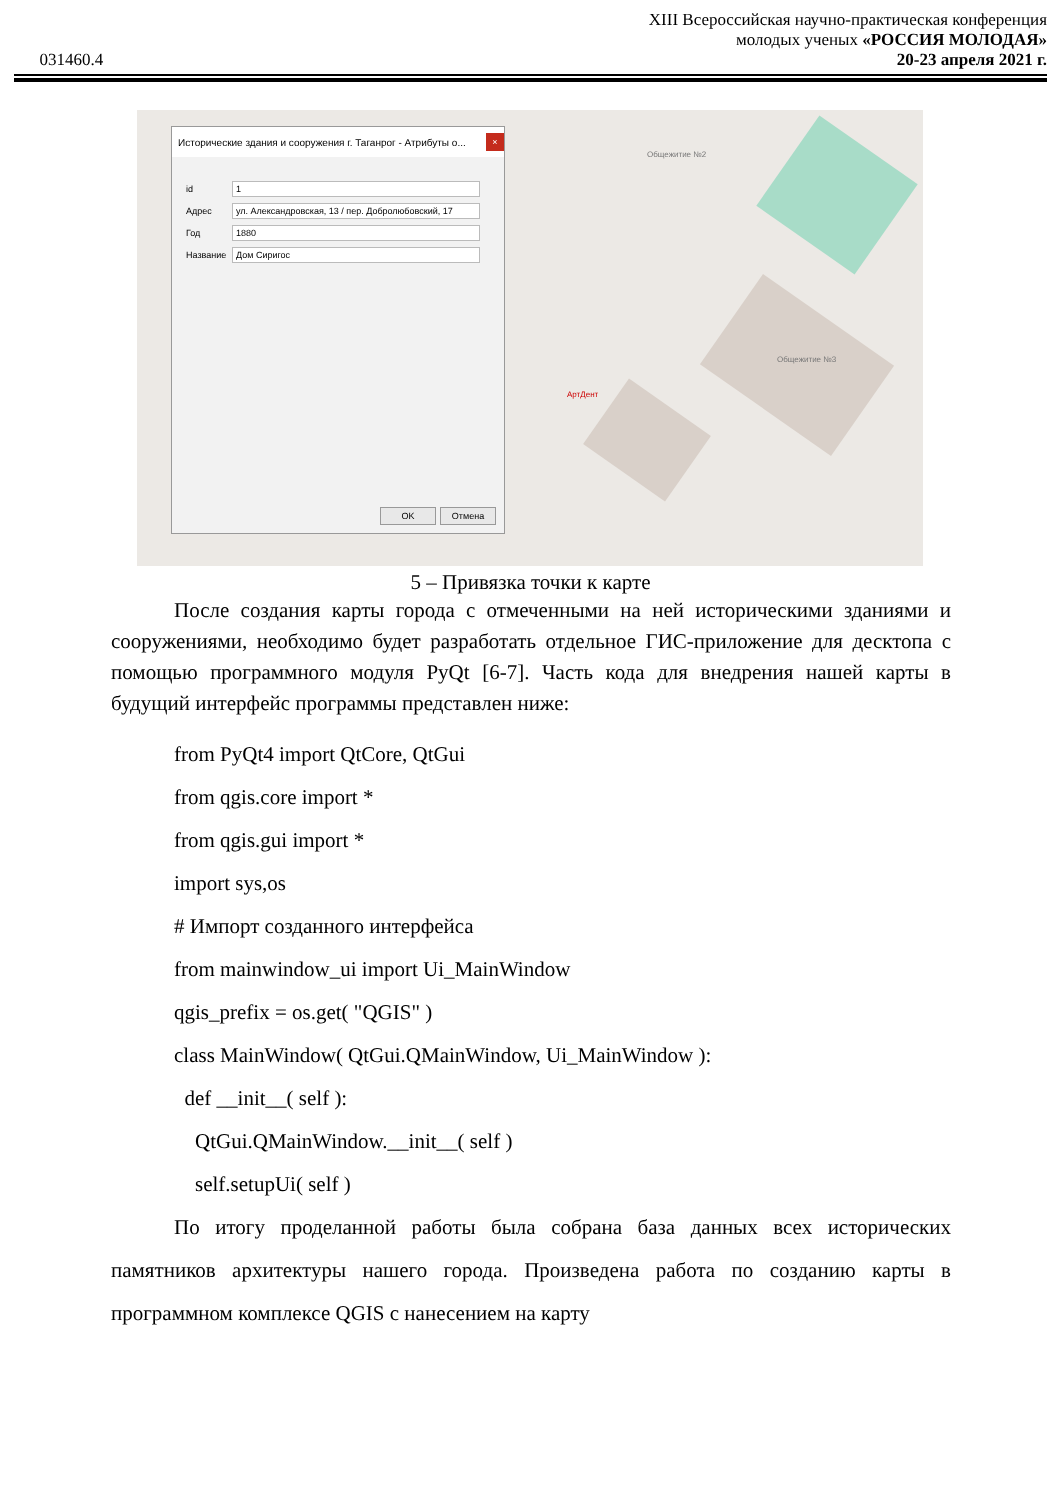XIII Всероссийская научно-практическая конференция
молодых ученых «РОССИЯ МОЛОДАЯ»
031460.4 20-23 апреля 2021 г.
Исторические здания и сооружения г. Таганрог - Атрибуты о...
×
id
1
Адрес
ул. Александровская, 13 / пер. Добролюбовский, 17
Год
1880
Название
Дом Сиригос
OK Отмена
Общежитие №2
Общежитие №3
АртДент
5 – Привязка точки к карте
После создания карты города с отмеченными на ней историческими зданиями и сооружениями, необходимо будет разработать отдельное ГИС-приложение для десктопа с помощью программного модуля PyQt [6-7]. Часть кода для внедрения нашей карты в будущий интерфейс программы представлен ниже:
from PyQt4 import QtCore, QtGui
from qgis.core import *
from qgis.gui import *
import sys,os
# Импорт созданного интерфейса
from mainwindow_ui import Ui_MainWindow
qgis_prefix = os.get( "QGIS" )
class MainWindow( QtGui.QMainWindow, Ui_MainWindow ):
def __init__( self ):
QtGui.QMainWindow.__init__( self )
self.setupUi( self )
По итогу проделанной работы была собрана база данных всех исторических памятников архитектуры нашего города. Произведена работа по созданию карты в программном комплексе QGIS с нанесением на карту